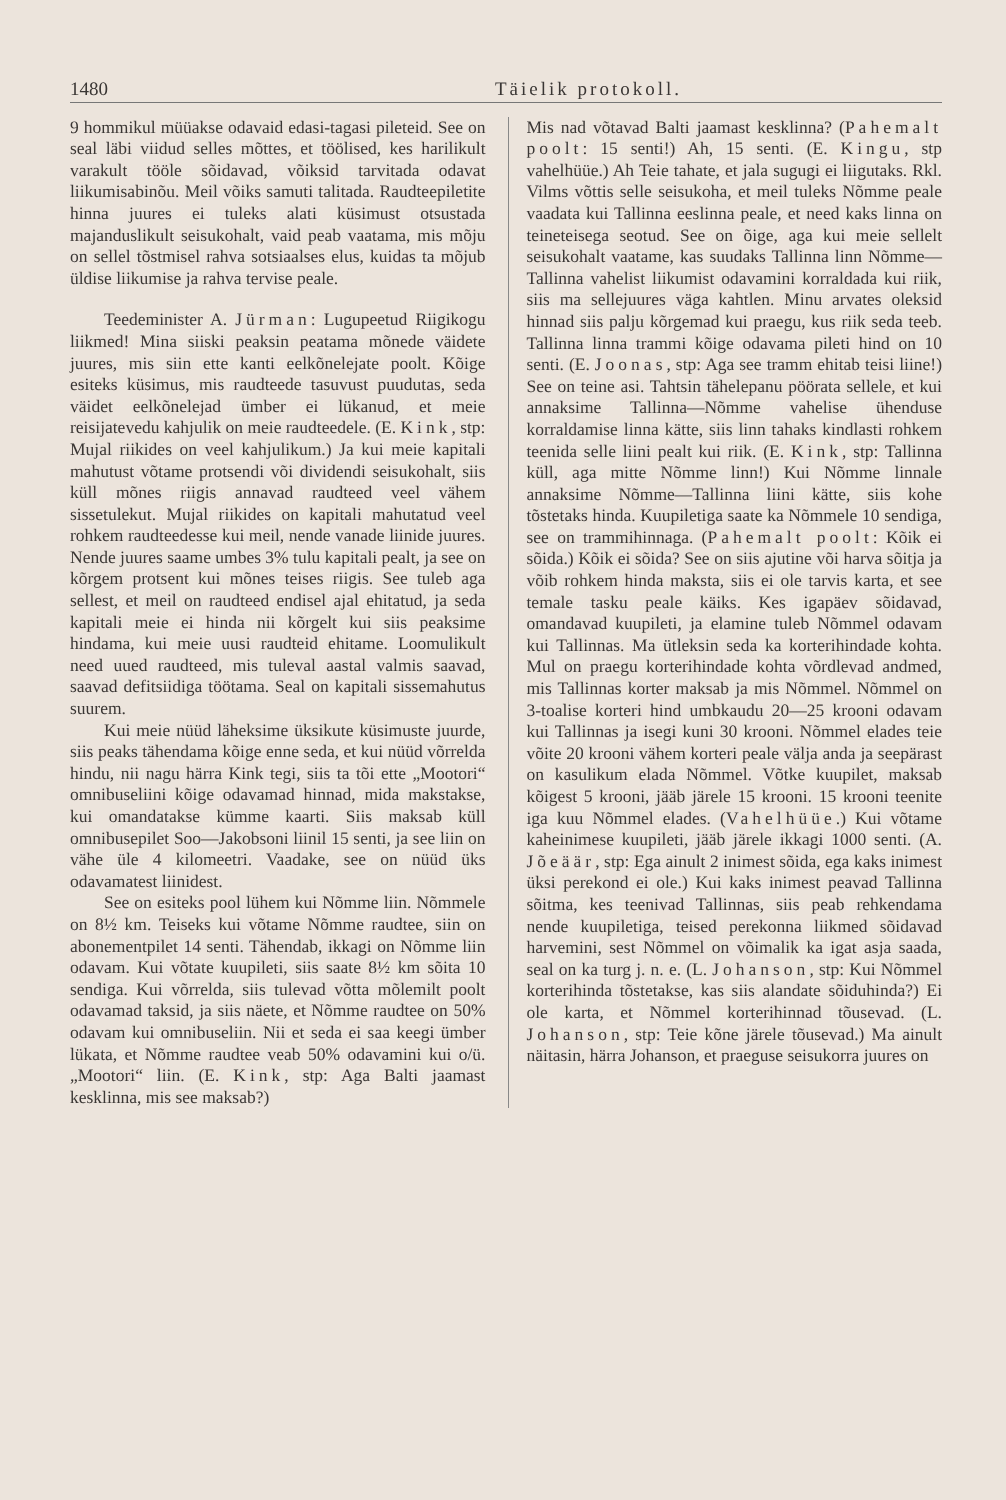1480 Täielik protokoll.
9 hommikul müüakse odavaid edasi-tagasi pileteid. See on seal läbi viidud selles mõttes, et töölised, kes harilikult varakult tööle sõidavad, võiksid tarvitada odavat liikumisabinõu. Meil võiks samuti talitada. Raudteepiletite hinna juures ei tuleks alati küsimust otsustada majanduslikult seisukohalt, vaid peab vaatama, mis mõju on sellel tõstmisel rahva sotsiaalses elus, kuidas ta mõjub üldise liikumise ja rahva tervise peale.
Teedeminister A. Jürman: Lugupeetud Riigikogu liikmed! Mina siiski peaksin peatama mõnede väidete juures, mis siin ette kanti eelkõnelejate poolt. Kõige esiteks küsimus, mis raudteede tasuvust puudutas, seda väidet eelkõnelejad ümber ei lükanud, et meie reisijatevedu kahjulik on meie raudteedele. (E. Kink, stp: Mujal riikides on veel kahjulikum.) Ja kui meie kapitali mahutust võtame protsendi või dividendi seisukohalt, siis küll mõnes riigis annavad raudteed veel vähem sissetulekut. Mujal riikides on kapitali mahutatud veel rohkem raudteedesse kui meil, nende vanade liinide juures. Nende juures saame umbes 3% tulu kapitali pealt, ja see on kõrgem protsent kui mõnes teises riigis. See tuleb aga sellest, et meil on raudteed endisel ajal ehitatud, ja seda kapitali meie ei hinda nii kõrgelt kui siis peaksime hindama, kui meie uusi raudteid ehitame. Loomulikult need uued raudteed, mis tuleval aastal valmis saavad, saavad defitsiidiga töötama. Seal on kapitali sissemahutus suurem.
Kui meie nüüd läheksime üksikute küsimuste juurde, siis peaks tähendama kõige enne seda, et kui nüüd võrrelda hindu, nii nagu härra Kink tegi, siis ta tõi ette „Mootori“ omnibuseliini kõige odavamad hinnad, mida makstakse, kui omandatakse kümme kaarti. Siis maksab küll omnibusepilet Soo—Jakobsoni liinil 15 senti, ja see liin on vähe üle 4 kilomeetri. Vaadake, see on nüüd üks odavamatest liinidest.
See on esiteks pool lühem kui Nõmme liin. Nõmmele on 8½ km. Teiseks kui võtame Nõmme raudtee, siin on abonementpilet 14 senti. Tähendab, ikkagi on Nõmme liin odavam. Kui võtate kuupileti, siis saate 8½ km sõita 10 sendiga. Kui võrrelda, siis tulevad võtta mõlemilt poolt odavamad taksid, ja siis näete, et Nõmme raudtee on 50% odavam kui omnibuseliin. Nii et seda ei saa keegi ümber lükata, et Nõmme raudtee veab 50% odavamini kui o/ü. „Mootori“ liin. (E. Kink, stp: Aga Balti jaamast kesklinna, mis see maksab?)
Mis nad võtavad Balti jaamast kesklinna? (Pahemalt poolt: 15 senti!) Ah, 15 senti. (E. Kingu, stp vahelhüüe.) Ah Teie tahate, et jala sugugi ei liigutaks. Rkl. Vilms võttis selle seisukoha, et meil tuleks Nõmme peale vaadata kui Tallinna eeslinna peale, et need kaks linna on teineteisega seotud. See on õige, aga kui meie sellelt seisukohalt vaatame, kas suudaks Tallinna linn Nõmme—Tallinna vahelist liikumist odavamini korraldada kui riik, siis ma sellejuures väga kahtlen. Minu arvates oleksid hinnad siis palju kõrgemad kui praegu, kus riik seda teeb. Tallinna linna trammi kõige odavama pileti hind on 10 senti. (E. Joonas, stp: Aga see tramm ehitab teisi liine!) See on teine asi. Tahtsin tähelepanu pöörata sellele, et kui annaksime Tallinna—Nõmme vahelise ühenduse korraldamise linna kätte, siis linn tahaks kindlasti rohkem teenida selle liini pealt kui riik. (E. Kink, stp: Tallinna küll, aga mitte Nõmme linn!) Kui Nõmme linnale annaksime Nõmme—Tallinna liini kätte, siis kohe tõstetaks hinda. Kuupiletiga saate ka Nõmmele 10 sendiga, see on trammihinnaga. (Pahemalt poolt: Kõik ei sõida.) Kõik ei sõida? See on siis ajutine või harva sõitja ja võib rohkem hinda maksta, siis ei ole tarvis karta, et see temale tasku peale käiks. Kes igapäev sõidavad, omandavad kuupileti, ja elamine tuleb Nõmmel odavam kui Tallinnas. Ma ütleksin seda ka korterihindade kohta. Mul on praegu korterihindade kohta võrdlevad andmed, mis Tallinnas korter maksab ja mis Nõmmel. Nõmmel on 3-toalise korteri hind umbkaudu 20—25 krooni odavam kui Tallinnas ja isegi kuni 30 krooni. Nõmmel elades teie võite 20 krooni vähem korteri peale välja anda ja seepärast on kasulikum elada Nõmmel. Võtke kuupilet, maksab kõigest 5 krooni, jääb järele 15 krooni. 15 krooni teenite iga kuu Nõmmel elades. (Vahelhüüe.) Kui võtame kaheinimese kuupileti, jääb järele ikkagi 1000 senti. (A. Jõeäär, stp: Ega ainult 2 inimest sõida, ega kaks inimest üksi perekond ei ole.) Kui kaks inimest peavad Tallinna sõitma, kes teenivad Tallinnas, siis peab rehkendama nende kuupiletiga, teised perekonna liikmed sõidavad harvemini, sest Nõmmel on võimalik ka igat asja saada, seal on ka turg j. n. e. (L. Johanson, stp: Kui Nõmmel korterihinda tõstetakse, kas siis alandate sõiduhinda?) Ei ole karta, et Nõmmel korterihinnad tõusevad. (L. Johanson, stp: Teie kõne järele tõusevad.) Ma ainult näitasin, härra Johanson, et praeguse seisukorra juures on